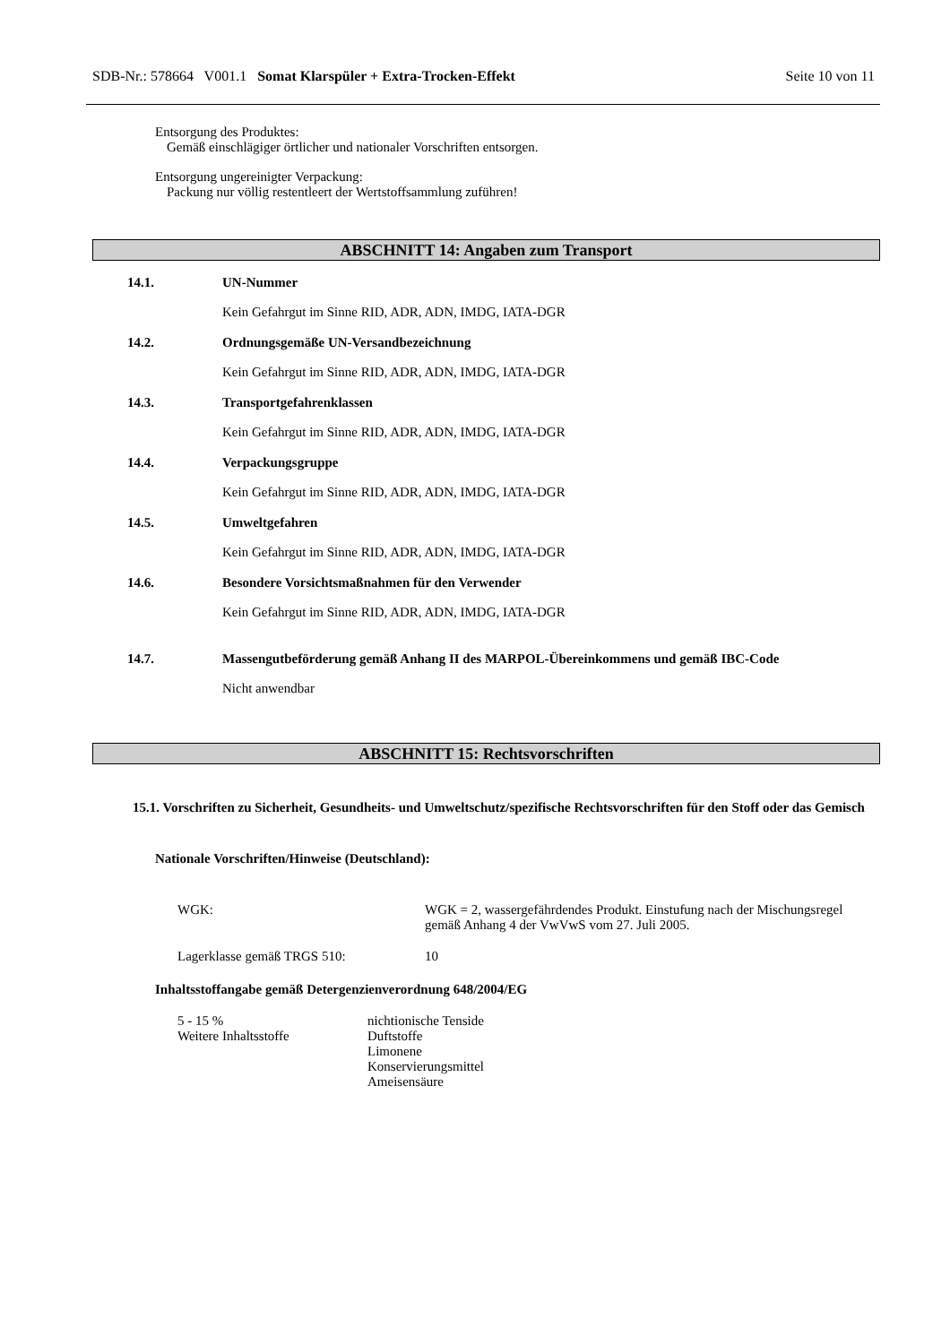SDB-Nr.: 578664 V001.1 Somat Klarspüler + Extra-Trocken-Effekt
Seite 10 von 11
Entsorgung des Produktes:
Gemäß einschlägiger örtlicher und nationaler Vorschriften entsorgen.
Entsorgung ungereinigter Verpackung:
Packung nur völlig restentleert der Wertstoffsammlung zuführen!
ABSCHNITT 14: Angaben zum Transport
14.1. UN-Nummer
Kein Gefahrgut im Sinne RID, ADR, ADN, IMDG, IATA-DGR
14.2. Ordnungsgemäße UN-Versandbezeichnung
Kein Gefahrgut im Sinne RID, ADR, ADN, IMDG, IATA-DGR
14.3. Transportgefahrenklassen
Kein Gefahrgut im Sinne RID, ADR, ADN, IMDG, IATA-DGR
14.4. Verpackungsgruppe
Kein Gefahrgut im Sinne RID, ADR, ADN, IMDG, IATA-DGR
14.5. Umweltgefahren
Kein Gefahrgut im Sinne RID, ADR, ADN, IMDG, IATA-DGR
14.6. Besondere Vorsichtsmaßnahmen für den Verwender
Kein Gefahrgut im Sinne RID, ADR, ADN, IMDG, IATA-DGR
14.7. Massengutbeförderung gemäß Anhang II des MARPOL-Übereinkommens und gemäß IBC-Code
Nicht anwendbar
ABSCHNITT 15: Rechtsvorschriften
15.1. Vorschriften zu Sicherheit, Gesundheits- und Umweltschutz/spezifische Rechtsvorschriften für den Stoff oder das Gemisch
Nationale Vorschriften/Hinweise (Deutschland):
| WGK: | WGK = 2, wassergefährdendes Produkt. Einstufung nach der Mischungsregel gemäß Anhang 4 der VwVwS vom 27. Juli 2005. |
| Lagerklasse gemäß TRGS 510: | 10 |
Inhaltsstoffangabe gemäß Detergenzienverordnung 648/2004/EG
| 5 - 15 % | nichtionische Tenside |
| Weitere Inhaltsstoffe | Duftstoffe Limonene Konservierungsmittel Ameisensäure |